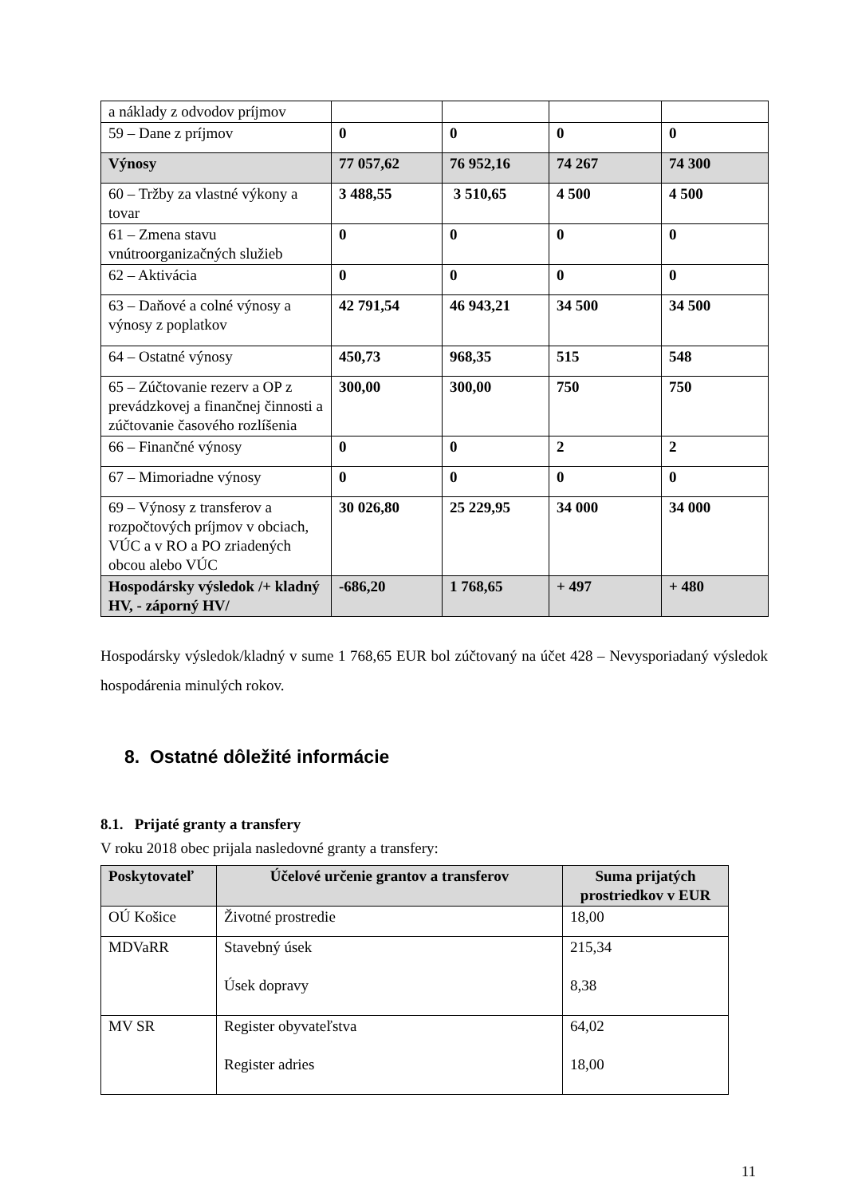| a náklady z odvodov príjmov | | | | |
| 59 – Dane z príjmov | 0 | 0 | 0 | 0 |
| Výnosy | 77 057,62 | 76 952,16 | 74 267 | 74 300 |
| 60 – Tržby za vlastné výkony a tovar | 3 488,55 | 3 510,65 | 4 500 | 4 500 |
| 61 – Zmena stavu vnútroorganizačných služieb | 0 | 0 | 0 | 0 |
| 62 – Aktivácia | 0 | 0 | 0 | 0 |
| 63 – Daňové a colné výnosy a výnosy z poplatkov | 42 791,54 | 46 943,21 | 34 500 | 34 500 |
| 64 – Ostatné výnosy | 450,73 | 968,35 | 515 | 548 |
| 65 – Zúčtovanie rezerv a OP z prevádzkovej a finančnej činnosti a zúčtovanie časového rozlíšenia | 300,00 | 300,00 | 750 | 750 |
| 66 – Finančné výnosy | 0 | 0 | 2 | 2 |
| 67 – Mimoriadne výnosy | 0 | 0 | 0 | 0 |
| 69 – Výnosy z transferov a rozpočtových príjmov v obciach, VÚC a v RO a PO zriadených obcou alebo VÚC | 30 026,80 | 25 229,95 | 34 000 | 34 000 |
| Hospodársky výsledok /+ kladný HV, - záporný HV/ | -686,20 | 1 768,65 | + 497 | + 480 |
Hospodársky výsledok/kladný v sume 1 768,65 EUR bol zúčtovaný na účet 428 – Nevysporiadaný výsledok hospodárenia minulých rokov.
8. Ostatné dôležité informácie
8.1. Prijaté granty a transfery
V roku 2018 obec prijala nasledovné granty a transfery:
| Poskytovateľ | Účelové určenie grantov a transferov | Suma prijatých prostriedkov v EUR |
| --- | --- | --- |
| OÚ Košice | Životné prostredie | 18,00 |
| MDVaRR | Stavebný úsek Úsek dopravy | 215,34 8,38 |
| MV SR | Register obyvateľstva Register adries | 64,02 18,00 |
11